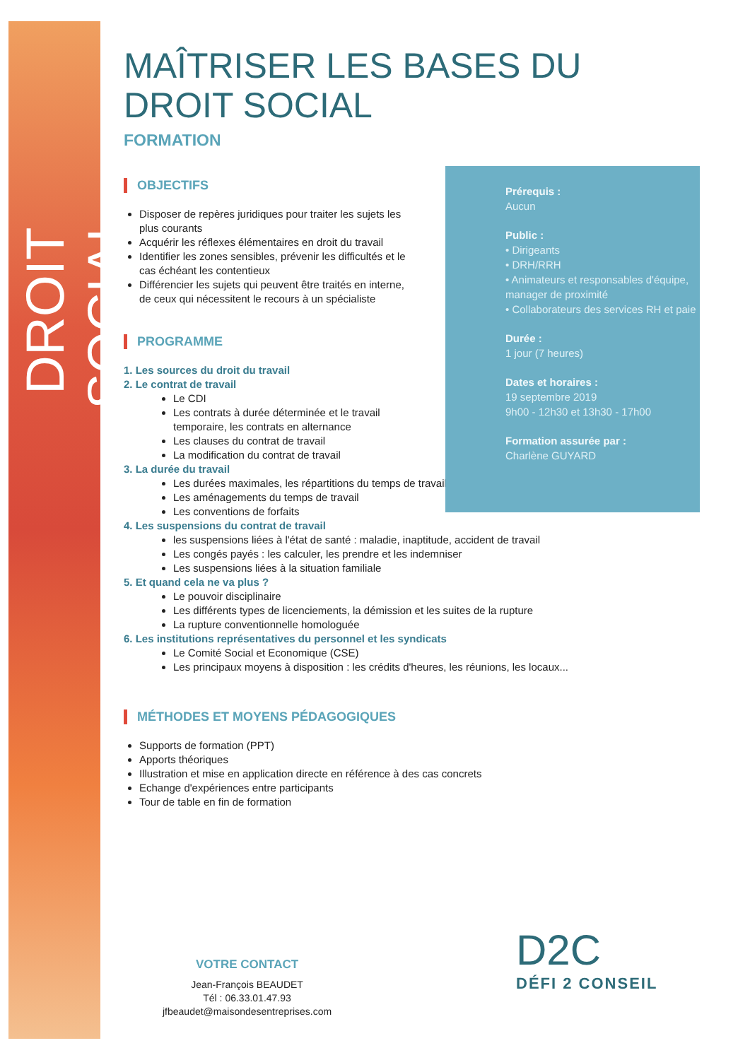DROIT SOCIAL
MAÎTRISER LES BASES DU
DROIT SOCIAL
FORMATION
OBJECTIFS
Disposer de repères juridiques pour traiter les sujets les plus courants
Acquérir les réflexes élémentaires en droit du travail
Identifier les zones sensibles, prévenir les difficultés et le cas échéant les contentieux
Différencier les sujets qui peuvent être traités en interne, de ceux qui nécessitent le recours à un spécialiste
PROGRAMME
1. Les sources du droit du travail
2. Le contrat de travail
Le CDI
Les contrats à durée déterminée et le travail temporaire, les contrats en alternance
Les clauses du contrat de travail
La modification du contrat de travail
3. La durée du travail
Les durées maximales, les répartitions du temps de travail
Les aménagements du temps de travail
Les conventions de forfaits
4. Les suspensions du contrat de travail
les suspensions liées à l'état de santé : maladie, inaptitude, accident de travail
Les congés payés : les calculer, les prendre et les indemniser
Les suspensions liées à la situation familiale
5. Et quand cela ne va plus ?
Le pouvoir disciplinaire
Les différents types de licenciements, la démission et les suites de la rupture
La rupture conventionnelle homologuée
6. Les institutions représentatives du personnel et les syndicats
Le Comité Social et Economique (CSE)
Les principaux moyens à disposition : les crédits d'heures, les réunions, les locaux...
MÉTHODES ET MOYENS PÉDAGOGIQUES
Supports de formation (PPT)
Apports théoriques
Illustration et mise en application directe en référence à des cas concrets
Echange d'expériences entre participants
Tour de table en fin de formation
Prérequis :
Aucun
Public :
• Dirigeants
• DRH/RRH
• Animateurs et responsables d'équipe, manager de proximité
• Collaborateurs des services RH et paie
Durée :
1 jour (7 heures)
Dates et horaires :
19 septembre 2019
9h00 - 12h30 et 13h30 - 17h00
Formation assurée par :
Charlène GUYARD
VOTRE CONTACT
Jean-François BEAUDET
Tél : 06.33.01.47.93
jfbeaudet@maisondesentreprises.com
D2C
DÉFI 2 CONSEIL